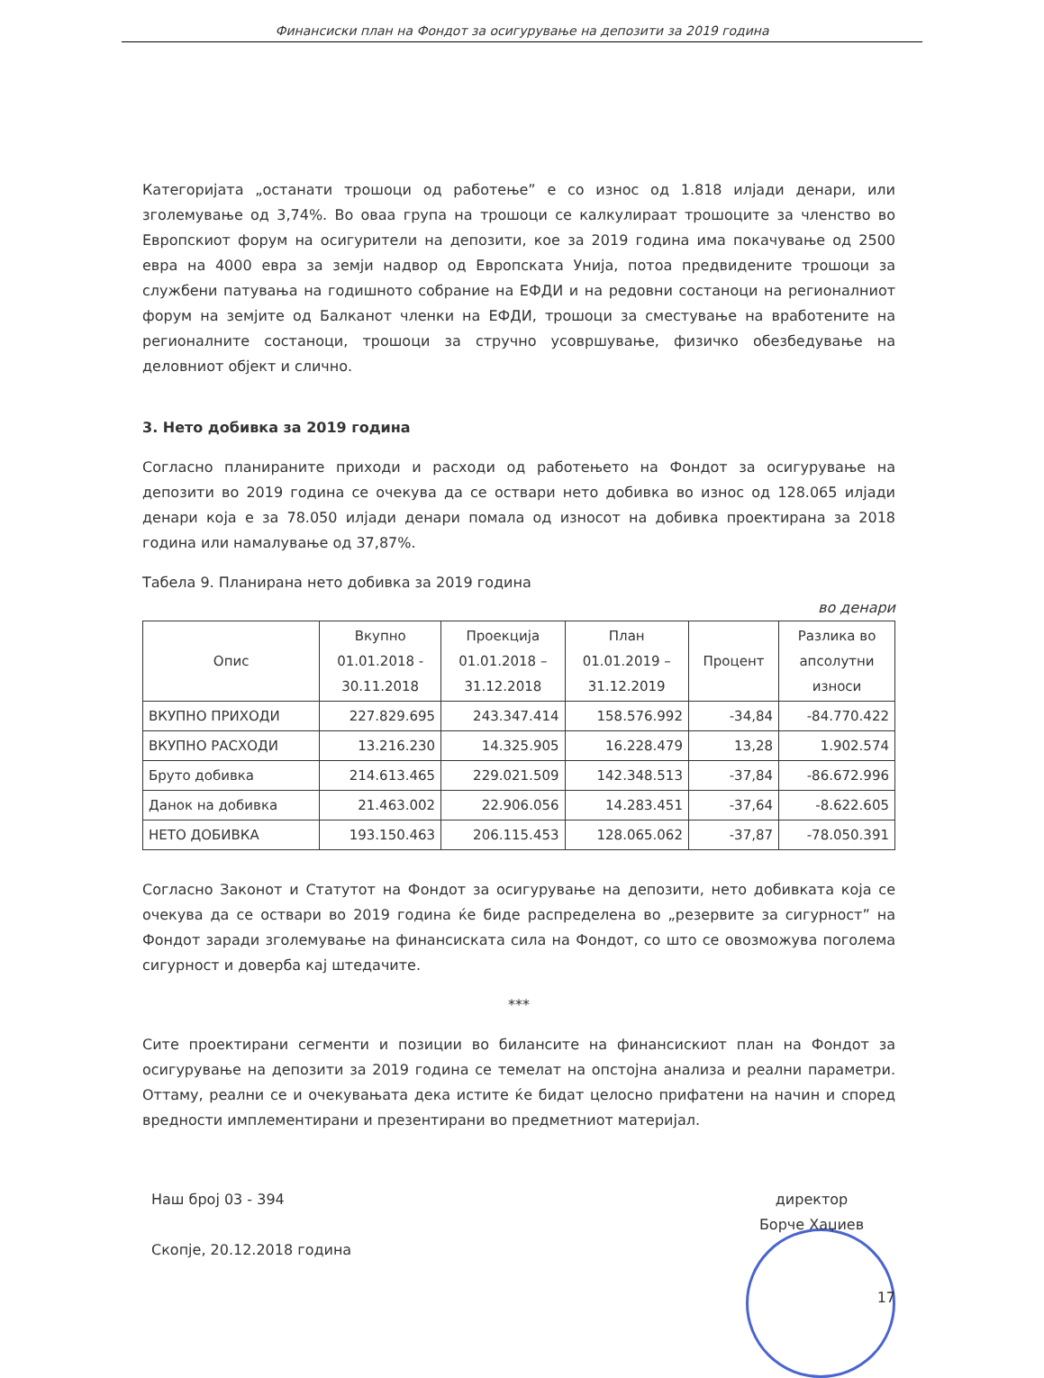Финансиски план на Фондот за осигурување на депозити за 2019 година
Категоријата „останати трошоци од работење” е со износ од 1.818 илјади денари, или зголемување од 3,74%. Во оваа група на трошоци се калкулираат трошоците за членство во Европскиот форум на осигурители на депозити, кое за 2019 година има покачување од 2500 евра на 4000 евра за земји надвор од Европската Унија, потоа предвидените трошоци за службени патувања на годишното собрание на ЕФДИ и на редовни состаноци на регионалниот форум на земјите од Балканот членки на ЕФДИ, трошоци за сместување на вработените на регионалните состаноци, трошоци за стручно усовршување, физичко обезбедување на деловниот објект и слично.
3. Нето добивка за 2019 година
Согласно планираните приходи и расходи од работењето на Фондот за осигурување на депозити во 2019 година се очекува да се оствари нето добивка во износ од 128.065 илјади денари која е за 78.050 илјади денари помала од износот на добивка проектирана за 2018 година или намалување од 37,87%.
Табела 9. Планирана нето добивка за 2019 година
во денари
| Опис | Вкупно 01.01.2018 - 30.11.2018 | Проекција 01.01.2018 – 31.12.2018 | План 01.01.2019 – 31.12.2019 | Процент | Разлика во апсолутни износи |
| --- | --- | --- | --- | --- | --- |
| ВКУПНО ПРИХОДИ | 227.829.695 | 243.347.414 | 158.576.992 | -34,84 | -84.770.422 |
| ВКУПНО РАСХОДИ | 13.216.230 | 14.325.905 | 16.228.479 | 13,28 | 1.902.574 |
| Бруто добивка | 214.613.465 | 229.021.509 | 142.348.513 | -37,84 | -86.672.996 |
| Данок на добивка | 21.463.002 | 22.906.056 | 14.283.451 | -37,64 | -8.622.605 |
| НЕТО ДОБИВКА | 193.150.463 | 206.115.453 | 128.065.062 | -37,87 | -78.050.391 |
Согласно Законот и Статутот на Фондот за осигурување на депозити, нето добивката која се очекува да се оствари во 2019 година ќе биде распределена во „резервите за сигурност” на Фондот заради зголемување на финансиската сила на Фондот, со што се овозможува поголема сигурност и доверба кај штедачите.
***
Сите проектирани сегменти и позиции во билансите на финансискиот план на Фондот за осигурување на депозити за 2019 година се темелат на опстојна анализа и реални параметри. Оттаму, реални се и очекувањата дека истите ќе бидат целосно прифатени на начин и според вредности имплементирани и презентирани во предметниот материјал.
Наш број 03 - 394
Скопје, 20.12.2018 година
директор
Борче Хаџиев
17